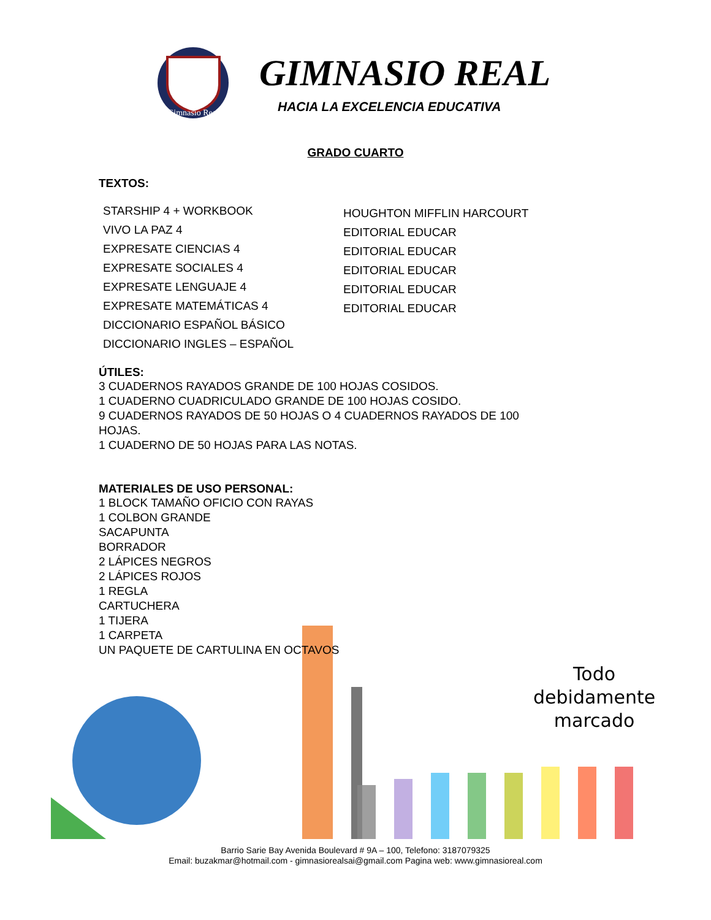Gimnasio Real
GIMNASIO REAL
HACIA LA EXCELENCIA EDUCATIVA
GRADO CUARTO
TEXTOS:
STARSHIP 4 + WORKBOOK
VIVO LA PAZ 4
EXPRESATE CIENCIAS 4
EXPRESATE SOCIALES 4
EXPRESATE LENGUAJE 4
EXPRESATE MATEMÁTICAS 4
DICCIONARIO ESPAÑOL BÁSICO
DICCIONARIO INGLES – ESPAÑOL
HOUGHTON MIFFLIN HARCOURT
EDITORIAL EDUCAR
EDITORIAL EDUCAR
EDITORIAL EDUCAR
EDITORIAL EDUCAR
EDITORIAL EDUCAR
ÚTILES:
3 CUADERNOS RAYADOS GRANDE DE 100 HOJAS COSIDOS.
1 CUADERNO CUADRICULADO GRANDE DE 100 HOJAS COSIDO.
9 CUADERNOS RAYADOS DE 50 HOJAS O 4 CUADERNOS RAYADOS DE 100
HOJAS.
1 CUADERNO DE 50 HOJAS PARA LAS NOTAS.
MATERIALES DE USO PERSONAL:
1 BLOCK TAMAÑO OFICIO CON RAYAS
1 COLBON GRANDE
SACAPUNTA
BORRADOR
2 LÁPICES NEGROS
2 LÁPICES ROJOS
1 REGLA
CARTUCHERA
1 TIJERA
1 CARPETA
UN PAQUETE DE CARTULINA EN OCTAVOS
Todo
debidamente
marcado
Barrio Sarie Bay Avenida Boulevard # 9A – 100, Telefono: 3187079325
Email: buzakmar@hotmail.com - gimnasiorealsai@gmail.com Pagina web: www.gimnasioreal.com